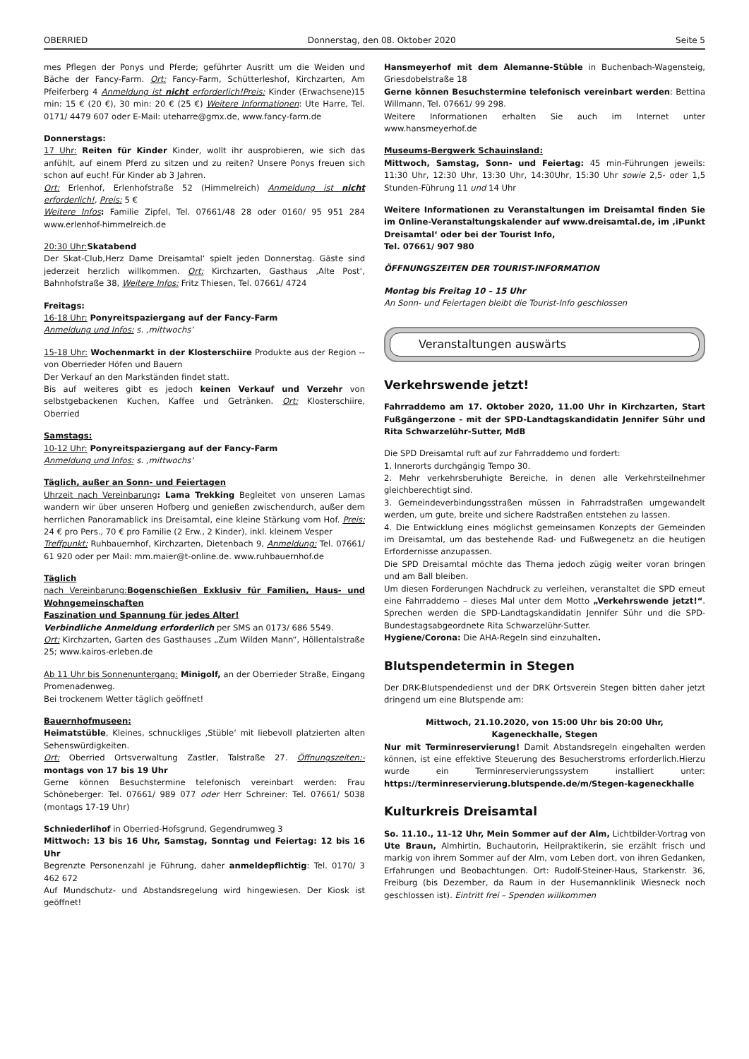OBERRIED Donnerstag, den 08. Oktober 2020 Seite 5
mes Pflegen der Ponys und Pferde; geführter Ausritt um die Weiden und Bäche der Fancy-Farm. Ort: Fancy-Farm, Schütterleshof, Kirchzarten, Am Pfeiferberg 4 Anmeldung ist nicht erforderlich!Preis: Kinder (Erwachsene)15 min: 15 € (20 €), 30 min: 20 € (25 €) Weitere Informationen: Ute Harre, Tel. 0171/ 4479 607 oder E-Mail: uteharre@gmx.de, www.fancy-farm.de
Donnerstags:
17 Uhr: Reiten für Kinder Kinder, wollt ihr ausprobieren, wie sich das anfühlt, auf einem Pferd zu sitzen und zu reiten? Unsere Ponys freuen sich schon auf euch! Für Kinder ab 3 Jahren.
Ort: Erlenhof, Erlenhofstraße 52 (Himmelreich) Anmeldung ist nicht erforderlich!, Preis: 5 €
Weitere Infos: Familie Zipfel, Tel. 07661/48 28 oder 0160/ 95 951 284 www.erlenhof-himmelreich.de
20:30 Uhr: Skatabend
Der Skat-Club‚Herz Dame Dreisamtal‘ spielt jeden Donnerstag. Gäste sind jederzeit herzlich willkommen. Ort: Kirchzarten, Gasthaus ‚Alte Post‘, Bahnhofstraße 38, Weitere Infos: Fritz Thiesen, Tel. 07661/ 4724
Freitags:
16-18 Uhr: Ponyreitspaziergang auf der Fancy-Farm
Anmeldung und Infos: s. ‚mittwochs‘
15-18 Uhr: Wochenmarkt in der Klosterschiire Produkte aus der Region -- von Oberrieder Höfen und Bauern
Der Verkauf an den Markständen findet statt.
Bis auf weiteres gibt es jedoch keinen Verkauf und Verzehr von selbstgebackenen Kuchen, Kaffee und Getränken. Ort: Klosterschiire, Oberried
Samstags:
10-12 Uhr: Ponyreitspaziergang auf der Fancy-Farm
Anmeldung und Infos: s. ‚mittwochs‘
Täglich, außer an Sonn- und Feiertagen
Uhrzeit nach Vereinbarung: Lama Trekking Begleitet von unseren Lamas wandern wir über unseren Hofberg und genießen zwischendurch, außer dem herrlichen Panoramablick ins Dreisamtal, eine kleine Stärkung vom Hof. Preis: 24 € pro Pers., 70 € pro Familie (2 Erw., 2 Kinder), inkl. kleinem Vesper
Treffpunkt: Ruhbauernhof, Kirchzarten, Dietenbach 9, Anmeldung: Tel. 07661/ 61 920 oder per Mail: mm.maier@t-online.de. www.ruhbauernhof.de
Täglich
nach Vereinbarung: Bogenschießen Exklusiv für Familien, Haus- und Wohngemeinschaften
Faszination und Spannung für jedes Alter!
Verbindliche Anmeldung erforderlich per SMS an 0173/ 686 5549.
Ort: Kirchzarten, Garten des Gasthauses „Zum Wilden Mann“, Höllentalstraße 25; www.kairos-erleben.de
Ab 11 Uhr bis Sonnenuntergang: Minigolf, an der Oberrieder Straße, Eingang Promenadenweg.
Bei trockenem Wetter täglich geöffnet!
Bauernhofmuseen:
Heimatstüble, Kleines, schnuckliges ‚Stüble‘ mit liebevoll platzierten alten Sehenswürdigkeiten.
Ort: Oberried Ortsverwaltung Zastler, Talstraße 27. Öffnungszeiten:- montags von 17 bis 19 Uhr
Gerne können Besuchstermine telefonisch vereinbart werden: Frau Schöneberger: Tel. 07661/ 989 077 oder Herr Schreiner: Tel. 07661/ 5038 (montags 17-19 Uhr)
Schniederlihof in Oberried-Hofsgrund, Gegendrumweg 3
Mittwoch: 13 bis 16 Uhr, Samstag, Sonntag und Feiertag: 12 bis 16 Uhr
Begrenzte Personenzahl je Führung, daher anmeldepflichtig: Tel. 0170/ 3 462 672
Auf Mundschutz- und Abstandsregelung wird hingewiesen. Der Kiosk ist geöffnet!
Hansmeyerhof mit dem Alemanne-Stüble in Buchenbach-Wagensteig, Griesdobelstraße 18
Gerne können Besuchstermine telefonisch vereinbart werden: Bettina Willmann, Tel. 07661/ 99 298.
Weitere Informationen erhalten Sie auch im Internet unter www.hansmeyerhof.de
Museums-Bergwerk Schauinsland:
Mittwoch, Samstag, Sonn- und Feiertag: 45 min-Führungen jeweils: 11:30 Uhr, 12:30 Uhr, 13:30 Uhr, 14:30Uhr, 15:30 Uhr sowie 2,5- oder 1,5 Stunden-Führung 11 und 14 Uhr
Weitere Informationen zu Veranstaltungen im Dreisamtal finden Sie im Online-Veranstaltungskalender auf www.dreisamtal.de, im ‚iPunkt Dreisamtal‘ oder bei der Tourist Info,
Tel. 07661/ 907 980
ÖFFNUNGSZEITEN DER TOURIST-INFORMATION
Montag bis Freitag 10 – 15 Uhr
An Sonn- und Feiertagen bleibt die Tourist-Info geschlossen
Veranstaltungen auswärts
Verkehrswende jetzt!
Fahrraddemo am 17. Oktober 2020, 11.00 Uhr in Kirchzarten, Start Fußgängerzone - mit der SPD-Landtagskandidatin Jennifer Sühr und Rita Schwarzelühr-Sutter, MdB
Die SPD Dreisamtal ruft auf zur Fahrraddemo und fordert:
1. Innerorts durchgängig Tempo 30.
2. Mehr verkehrsberuhigte Bereiche, in denen alle Verkehrsteilnehmer gleichberechtigt sind.
3. Gemeindeverbindungsstraßen müssen in Fahrradstraßen umgewandelt werden, um gute, breite und sichere Radstraßen entstehen zu lassen.
4. Die Entwicklung eines möglichst gemeinsamen Konzepts der Gemeinden im Dreisamtal, um das bestehende Rad- und Fußwegenetz an die heutigen Erfordernisse anzupassen.
Die SPD Dreisamtal möchte das Thema jedoch zügig weiter voran bringen und am Ball bleiben.
Um diesen Forderungen Nachdruck zu verleihen, veranstaltet die SPD erneut eine Fahrraddemo – dieses Mal unter dem Motto „Verkehrswende jetzt!“. Sprechen werden die SPD-Landtagskandidatin Jennifer Sühr und die SPD-Bundestagsabgeordnete Rita Schwarzelühr-Sutter.
Hygiene/Corona: Die AHA-Regeln sind einzuhalten.
Blutspendetermin in Stegen
Der DRK-Blutspendedienst und der DRK Ortsverein Stegen bitten daher jetzt dringend um eine Blutspende am:
Mittwoch, 21.10.2020, von 15:00 Uhr bis 20:00 Uhr,
Kageneckhalle, Stegen
Nur mit Terminreservierung! Damit Abstandsregeln eingehalten werden können, ist eine effektive Steuerung des Besucherstroms erforderlich.Hierzu wurde ein Terminreservierungssystem installiert unter: https://terminreservierung.blutspende.de/m/Stegen-kageneckhalle
Kulturkreis Dreisamtal
So. 11.10., 11-12 Uhr, Mein Sommer auf der Alm, Lichtbilder-Vortrag von Ute Braun, Almhirtin, Buchautorin, Heilpraktikerin, sie erzählt frisch und markig von ihrem Sommer auf der Alm, vom Leben dort, von ihren Gedanken, Erfahrungen und Beobachtungen. Ort: Rudolf-Steiner-Haus, Starkenstr. 36, Freiburg (bis Dezember, da Raum in der Husemannklinik Wiesneck noch geschlossen ist). Eintritt frei – Spenden willkommen